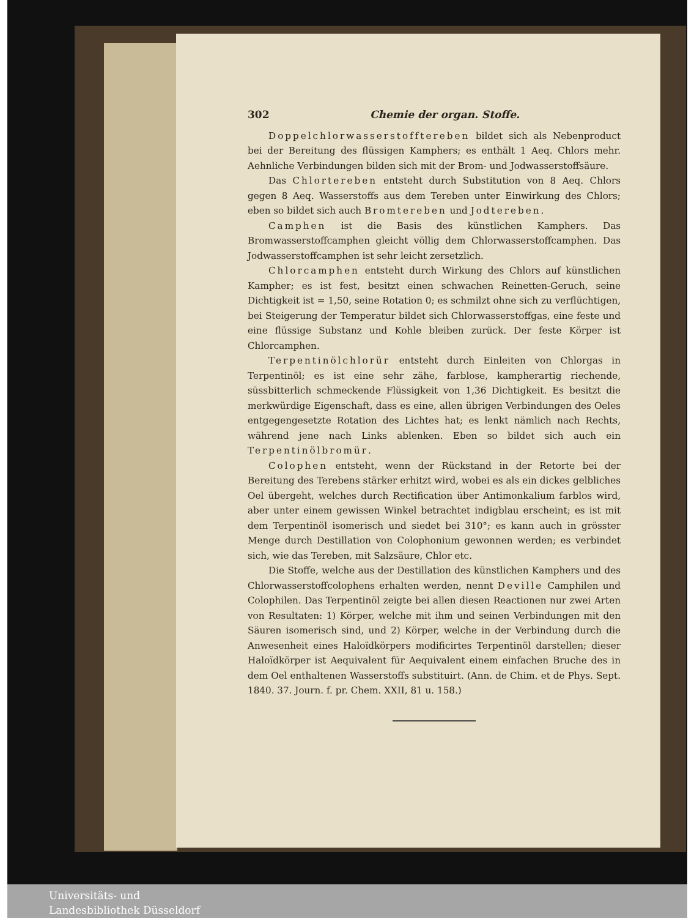302 Chemie der organ. Stoffe.
Doppelchlorwasserstofftereben bildet sich als Nebenproduct bei der Bereitung des flüssigen Kamphers; es enthält 1 Aeq. Chlors mehr. Aehnliche Verbindungen bilden sich mit der Brom- und Jodwasserstoffsäure.
Das Chlortereben entsteht durch Substitution von 8 Aeq. Chlors gegen 8 Aeq. Wasserstoffs aus dem Tereben unter Einwirkung des Chlors; eben so bildet sich auch Bromtereben und Jodtereben.
Camphen ist die Basis des künstlichen Kamphers. Das Bromwasserstoffcamphen gleicht völlig dem Chlorwasserstoffcamphen. Das Jodwasserstoffcamphen ist sehr leicht zersetzlich.
Chlorcamphen entsteht durch Wirkung des Chlors auf künstlichen Kampher; es ist fest, besitzt einen schwachen Reinetten-Geruch, seine Dichtigkeit ist = 1,50, seine Rotation 0; es schmilzt ohne sich zu verflüchtigen, bei Steigerung der Temperatur bildet sich Chlorwasserstoffgas, eine feste und eine flüssige Substanz und Kohle bleiben zurück. Der feste Körper ist Chlorcamphen.
Terpentinölchlorür entsteht durch Einleiten von Chlorgas in Terpentinöl; es ist eine sehr zähe, farblose, kampherartig riechende, süssbitterlich schmeckende Flüssigkeit von 1,36 Dichtigkeit. Es besitzt die merkwürdige Eigenschaft, dass es eine, allen übrigen Verbindungen des Oeles entgegengesetzte Rotation des Lichtes hat; es lenkt nämlich nach Rechts, während jene nach Links ablenken. Eben so bildet sich auch ein Terpentinölbromür.
Colophen entsteht, wenn der Rückstand in der Retorte bei der Bereitung des Terebens stärker erhitzt wird, wobei es als ein dickes gelbliches Oel übergeht, welches durch Rectification über Antimonkalium farblos wird, aber unter einem gewissen Winkel betrachtet indigblau erscheint; es ist mit dem Terpentinöl isomerisch und siedet bei 310°; es kann auch in grösster Menge durch Destillation von Colophonium gewonnen werden; es verbindet sich, wie das Tereben, mit Salzsäure, Chlor etc.
Die Stoffe, welche aus der Destillation des künstlichen Kamphers und des Chlorwasserstoffcolophens erhalten werden, nennt Deville Camphilen und Colophilen. Das Terpentinöl zeigte bei allen diesen Reactionen nur zwei Arten von Resultaten: 1) Körper, welche mit ihm und seinen Verbindungen mit den Säuren isomerisch sind, und 2) Körper, welche in der Verbindung durch die Anwesenheit eines Haloïdkörpers modificirtes Terpentinöl darstellen; dieser Haloïdkörper ist Aequivalent für Aequivalent einem einfachen Bruche des in dem Oel enthaltenen Wasserstoffs substituirt. (Ann. de Chim. et de Phys. Sept. 1840. 37. Journ. f. pr. Chem. XXII, 81 u. 158.)
Universitäts- und
Landesbibliothek Düsseldorf